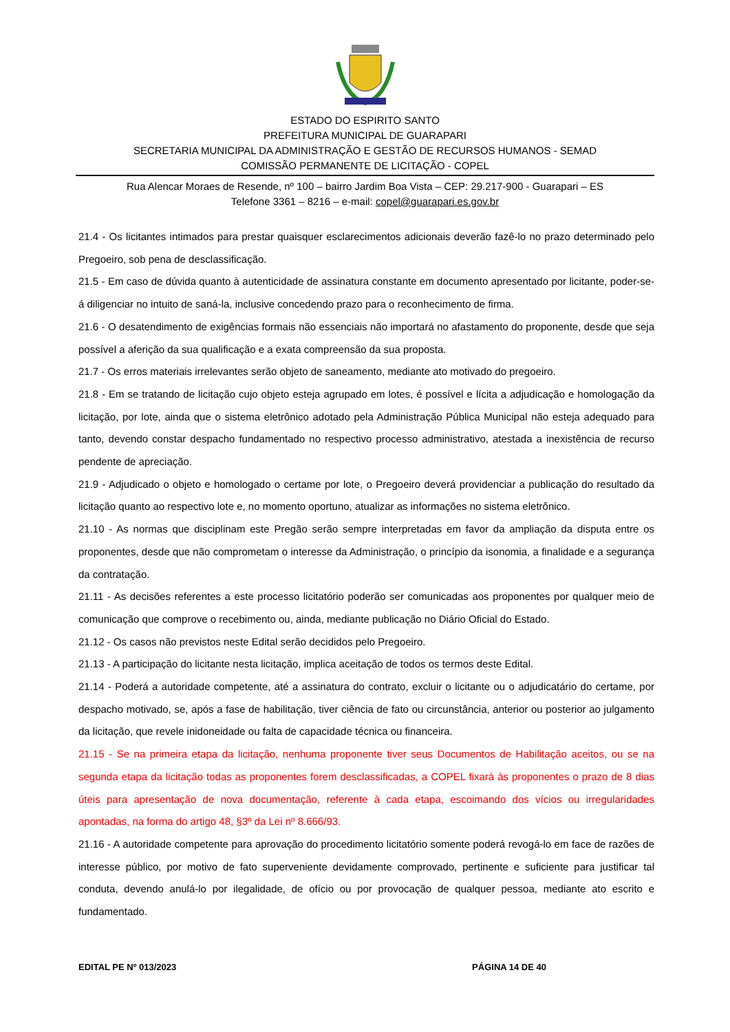ESTADO DO ESPIRITO SANTO
PREFEITURA MUNICIPAL DE GUARAPARI
SECRETARIA MUNICIPAL DA ADMINISTRAÇÃO E GESTÃO DE RECURSOS HUMANOS - SEMAD
COMISSÃO PERMANENTE DE LICITAÇÃO - COPEL
Rua Alencar Moraes de Resende, nº 100 – bairro Jardim Boa Vista – CEP: 29.217-900 - Guarapari – ES
Telefone 3361 – 8216 – e-mail: copel@guarapari.es.gov.br
21.4 - Os licitantes intimados para prestar quaisquer esclarecimentos adicionais deverão fazê-lo no prazo determinado pelo Pregoeiro, sob pena de desclassificação.
21.5 - Em caso de dúvida quanto à autenticidade de assinatura constante em documento apresentado por licitante, poder-se-á diligenciar no intuito de saná-la, inclusive concedendo prazo para o reconhecimento de firma.
21.6 - O desatendimento de exigências formais não essenciais não importará no afastamento do proponente, desde que seja possível a aferição da sua qualificação e a exata compreensão da sua proposta.
21.7 - Os erros materiais irrelevantes serão objeto de saneamento, mediante ato motivado do pregoeiro.
21.8 - Em se tratando de licitação cujo objeto esteja agrupado em lotes, é possível e lícita a adjudicação e homologação da licitação, por lote, ainda que o sistema eletrônico adotado pela Administração Pública Municipal não esteja adequado para tanto, devendo constar despacho fundamentado no respectivo processo administrativo, atestada a inexistência de recurso pendente de apreciação.
21.9 - Adjudicado o objeto e homologado o certame por lote, o Pregoeiro deverá providenciar a publicação do resultado da licitação quanto ao respectivo lote e, no momento oportuno, atualizar as informações no sistema eletrônico.
21.10 - As normas que disciplinam este Pregão serão sempre interpretadas em favor da ampliação da disputa entre os proponentes, desde que não comprometam o interesse da Administração, o princípio da isonomia, a finalidade e a segurança da contratação.
21.11 - As decisões referentes a este processo licitatório poderão ser comunicadas aos proponentes por qualquer meio de comunicação que comprove o recebimento ou, ainda, mediante publicação no Diário Oficial do Estado.
21.12 - Os casos não previstos neste Edital serão decididos pelo Pregoeiro.
21.13 - A participação do licitante nesta licitação, implica aceitação de todos os termos deste Edital.
21.14 - Poderá a autoridade competente, até a assinatura do contrato, excluir o licitante ou o adjudicatário do certame, por despacho motivado, se, após a fase de habilitação, tiver ciência de fato ou circunstância, anterior ou posterior ao julgamento da licitação, que revele inidoneidade ou falta de capacidade técnica ou financeira.
21.15 - Se na primeira etapa da licitação, nenhuma proponente tiver seus Documentos de Habilitação aceitos, ou se na segunda etapa da licitação todas as proponentes forem desclassificadas, a COPEL fixará às proponentes o prazo de 8 dias úteis para apresentação de nova documentação, referente à cada etapa, escoimando dos vícios ou irregularidades apontadas, na forma do artigo 48, §3º da Lei nº 8.666/93.
21.16 - A autoridade competente para aprovação do procedimento licitatório somente poderá revogá-lo em face de razões de interesse público, por motivo de fato superveniente devidamente comprovado, pertinente e suficiente para justificar tal conduta, devendo anulá-lo por ilegalidade, de ofício ou por provocação de qualquer pessoa, mediante ato escrito e fundamentado.
EDITAL PE Nº 013/2023 PÁGINA 14 DE 40